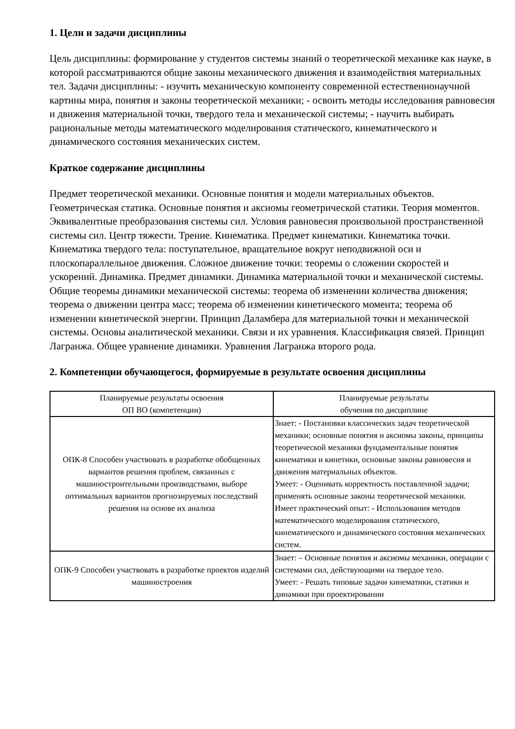1. Цели и задачи дисциплины
Цель дисциплины: формирование у студентов системы знаний о теоретической механике как науке, в которой рассматриваются общие законы механического движения и взаимодействия материальных тел. Задачи дисциплины: - изучить механическую компоненту современной естественнонаучной картины мира, понятия и законы теоретической механики; - освоить методы исследования равновесия и движения материальной точки, твердого тела и механической системы; - научить выбирать рациональные методы математического моделирования статического, кинематического и динамического состояния механических систем.
Краткое содержание дисциплины
Предмет теоретической механики. Основные понятия и модели материальных объектов. Геометрическая статика. Основные понятия и аксиомы геометрической статики. Теория моментов. Эквивалентные преобразования системы сил. Условия равновесия произвольной пространственной системы сил. Центр тяжести. Трение. Кинематика. Предмет кинематики. Кинематика точки. Кинематика твердого тела: поступательное, вращательное вокруг неподвижной оси и плоскопараллельное движения. Сложное движение точки: теоремы о сложении скоростей и ускорений. Динамика. Предмет динамики. Динамика материальной точки и механической системы. Общие теоремы динамики механической системы: теорема об изменении количества движения; теорема о движении центра масс; теорема об изменении кинетического момента; теорема об изменении кинетической энергии. Принцип Даламбера для материальной точки и механической системы. Основы аналитической механики. Связи и их уравнения. Классификация связей. Принцип Лагранжа. Общее уравнение динамики. Уравнения Лагранжа второго рода.
2. Компетенции обучающегося, формируемые в результате освоения дисциплины
| Планируемые результаты освоения ОП ВО (компетенции) | Планируемые результаты обучения по дисциплине |
| --- | --- |
| ОПК-8 Способен участвовать в разработке обобщенных вариантов решения проблем, связанных с машиностроительными производствами, выборе оптимальных вариантов прогнозируемых последствий решения на основе их анализа | Знает: - Постановки классических задач теоретической механики; основные понятия и аксиомы законы, принципы теоретической механики фундаментальные понятия кинематики и кинетики, основные законы равновесия и движения материальных объектов. Умеет: - Оценивать корректность поставленной задачи; применять основные законы теоретической механики. Имеет практический опыт: - Использования методов математического моделирования статического, кинематического и динамического состояния механических систем. |
| ОПК-9 Способен участвовать в разработке проектов изделий машиностроения | Знает: – Основные понятия и аксиомы механики, операции с системами сил, действующими на твердое тело. Умеет: - Решать типовые задачи кинематики, статики и динамики при проектировании |